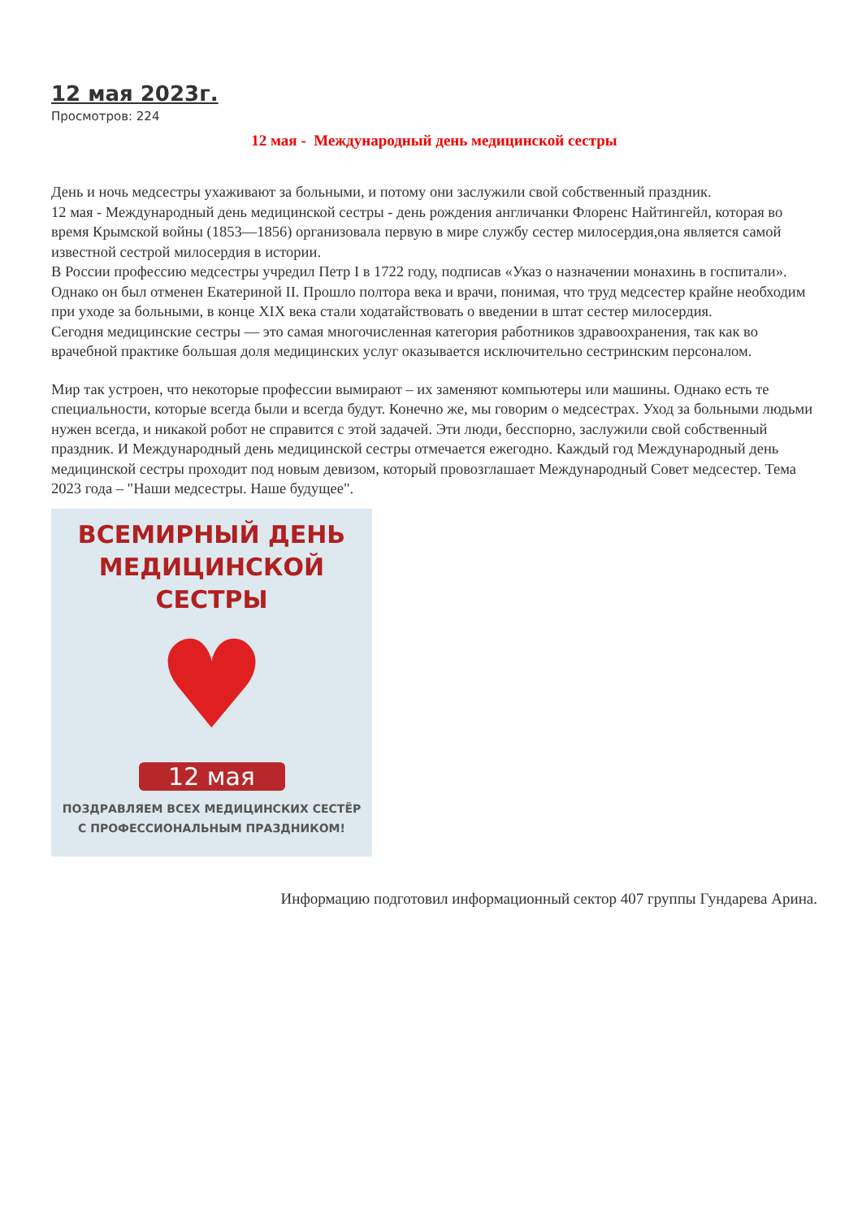12 мая 2023г.
Просмотров: 224
12 мая - Международный день медицинской сестры
День и ночь медсестры ухаживают за больными, и потому они заслужили свой собственный праздник.
12 мая - Международный день медицинской сестры - день рождения англичанки Флоренс Найтингейл, которая во время Крымской войны (1853—1856) организовала первую в мире службу сестер милосердия,она является самой известной сестрой милосердия в истории.
В России профессию медсестры учредил Петр I в 1722 году, подписав «Указ о назначении монахинь в госпитали». Однако он был отменен Екатериной II. Прошло полтора века и врачи, понимая, что труд медсестер крайне необходим при уходе за больными, в конце XIX века стали ходатайствовать о введении в штат сестер милосердия.
Сегодня медицинские сестры — это самая многочисленная категория работников здравоохранения, так как во врачебной практике большая доля медицинских услуг оказывается исключительно сестринским персоналом.
Мир так устроен, что некоторые профессии вымирают – их заменяют компьютеры или машины. Однако есть те специальности, которые всегда были и всегда будут. Конечно же, мы говорим о медсестрах. Уход за больными людьми нужен всегда, и никакой робот не справится с этой задачей. Эти люди, бесспорно, заслужили свой собственный праздник. И Международный день медицинской сестры отмечается ежегодно. Каждый год Международный день медицинской сестры проходит под новым девизом, который провозглашает Международный Совет медсестер. Тема 2023 года – "Наши медсестры. Наше будущее".
ВСЕМИРНЫЙ ДЕНЬ
МЕДИЦИНСКОЙ СЕСТРЫ
♥
12 мая
ПОЗДРАВЛЯЕМ ВСЕХ МЕДИЦИНСКИХ СЕСТЁР
С ПРОФЕССИОНАЛЬНЫМ ПРАЗДНИКОМ!
Информацию подготовил информационный сектор 407 группы Гундарева Арина.